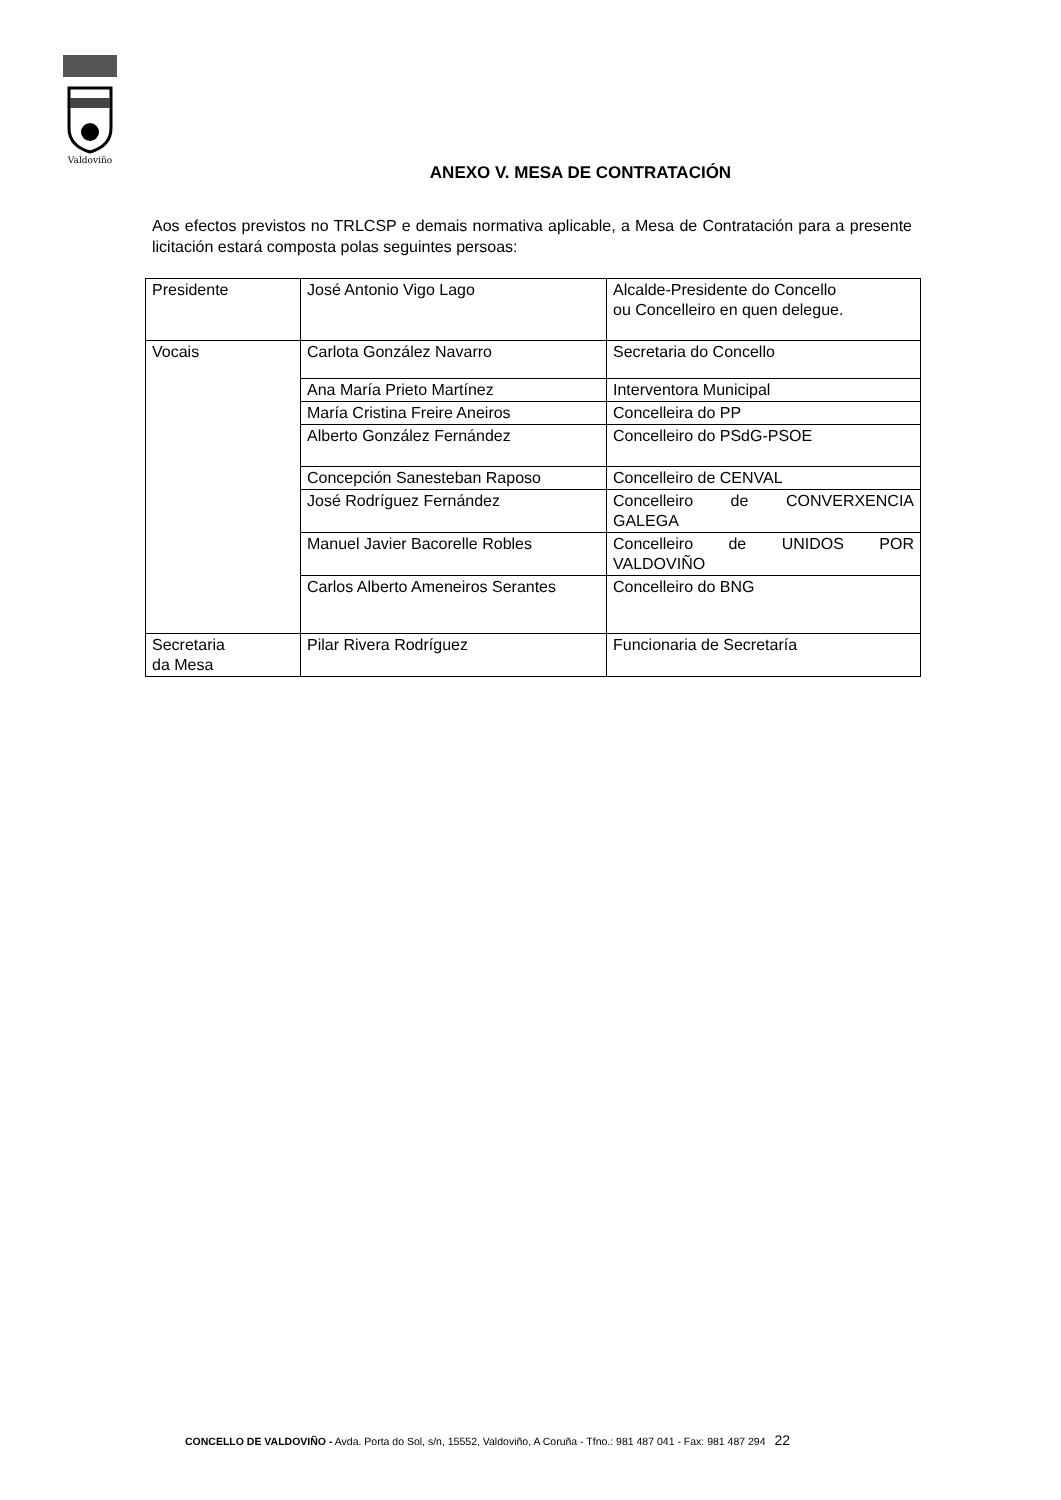Valdoviño
ANEXO V. MESA DE CONTRATACIÓN
Aos efectos previstos no TRLCSP e demais normativa aplicable, a Mesa de Contratación para a presente licitación estará composta polas seguintes persoas:
| Presidente | José Antonio Vigo Lago | Alcalde-Presidente do Concello ou Concelleiro en quen delegue. |
| Vocais | Carlota González Navarro | Secretaria do Concello |
| | Ana María Prieto Martínez | Interventora Municipal |
| | María Cristina Freire Aneiros | Concelleira do PP |
| | Alberto González Fernández | Concelleiro do PSdG-PSOE |
| | Concepción Sanesteban Raposo | Concelleiro de CENVAL |
| | José Rodríguez Fernández | Concelleiro de CONVERXENCIA GALEGA |
| | Manuel Javier Bacorelle Robles | Concelleiro de UNIDOS POR VALDOVIÑO |
| | Carlos Alberto Ameneiros Serantes | Concelleiro do BNG |
| Secretaria da Mesa | Pilar Rivera Rodríguez | Funcionaria de Secretaría |
CONCELLO DE VALDOVIÑO - Avda. Porta do Sol, s/n, 15552, Valdoviño, A Coruña - Tfno.: 981 487 041 - Fax: 981 487 294 22